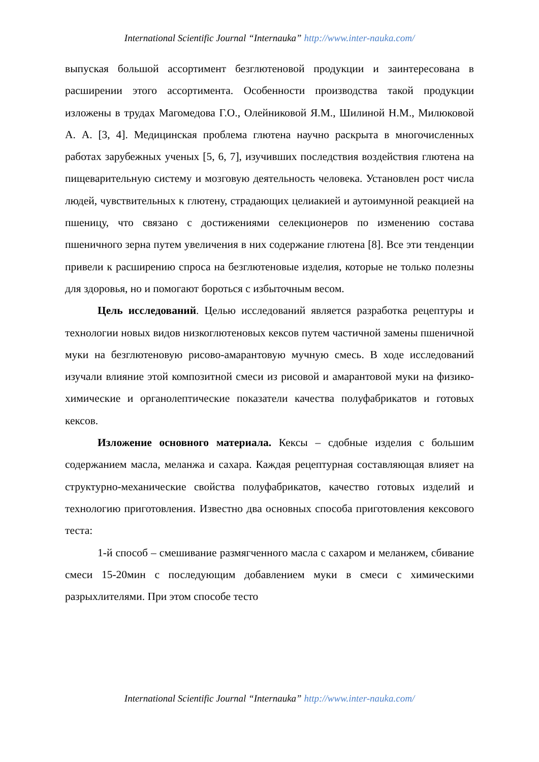International Scientific Journal “Internauka” http://www.inter-nauka.com/
выпуская большой ассортимент безглютеновой продукции и заинтересована в расширении этого ассортимента. Особенности производства такой продукции изложены в трудах Магомедова Г.О., Олейниковой Я.М., Шилиной Н.М., Милюковой А. А. [3, 4]. Медицинская проблема глютена научно раскрыта в многочисленных работах зарубежных ученых [5, 6, 7], изучивших последствия воздействия глютена на пищеварительную систему и мозговую деятельность человека. Установлен рост числа людей, чувствительных к глютену, страдающих целиакией и аутоимунной реакцией на пшеницу, что связано с достижениями селекционеров по изменению состава пшеничного зерна путем увеличения в них содержание глютена [8]. Все эти тенденции привели к расширению спроса на безглютеновые изделия, которые не только полезны для здоровья, но и помогают бороться с избыточным весом.
Цель исследований. Целью исследований является разработка рецептуры и технологии новых видов низкоглютеновых кексов путем частичной замены пшеничной муки на безглютеновую рисово-амарантовую мучную смесь. В ходе исследований изучали влияние этой композитной смеси из рисовой и амарантовой муки на физико-химические и органолептические показатели качества полуфабрикатов и готовых кексов.
Изложение основного материала. Кексы – сдобные изделия с большим содержанием масла, меланжа и сахара. Каждая рецептурная составляющая влияет на структурно-механические свойства полуфабрикатов, качество готовых изделий и технологию приготовления. Известно два основных способа приготовления кексового теста:
1-й способ – смешивание размягченного масла с сахаром и меланжем, сбивание смеси 15-20мин с последующим добавлением муки в смеси с химическими разрыхлителями. При этом способе тесто
International Scientific Journal “Internauka” http://www.inter-nauka.com/